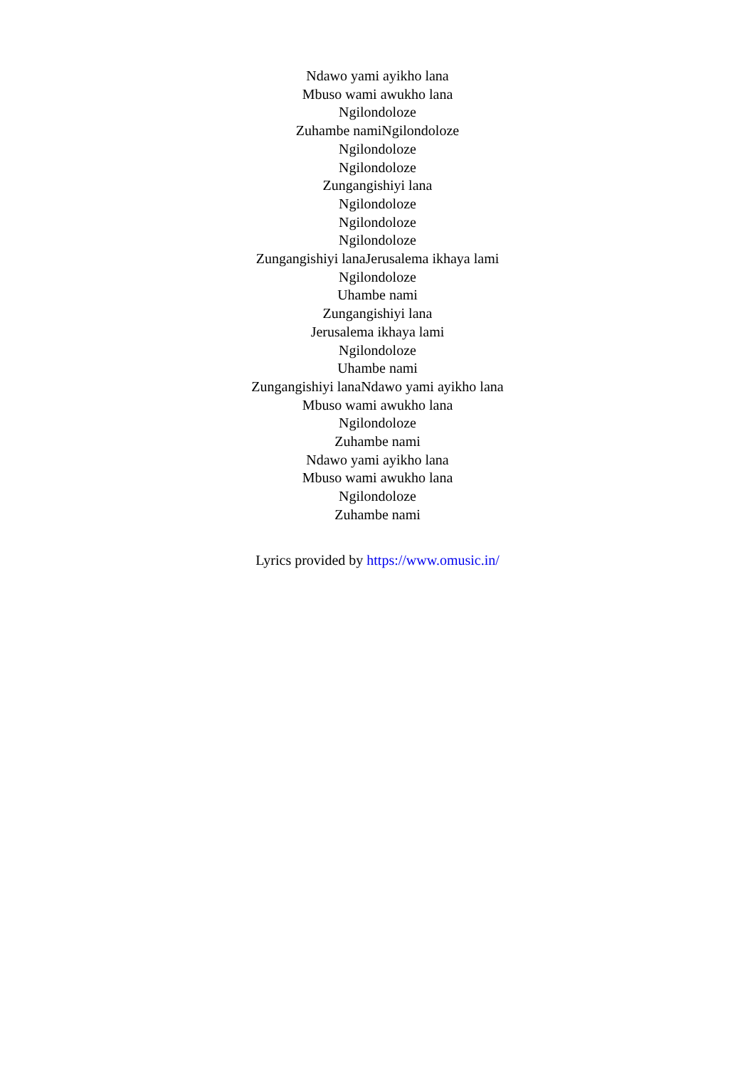Ndawo yami ayikho lana
Mbuso wami awukho lana
Ngilondoloze
Zuhambe namiNgilondoloze
Ngilondoloze
Ngilondoloze
Zungangishiyi lana
Ngilondoloze
Ngilondoloze
Ngilondoloze
Zungangishiyi lanaJerusalema ikhaya lami
Ngilondoloze
Uhambe nami
Zungangishiyi lana
Jerusalema ikhaya lami
Ngilondoloze
Uhambe nami
Zungangishiyi lanaNdawo yami ayikho lana
Mbuso wami awukho lana
Ngilondoloze
Zuhambe nami
Ndawo yami ayikho lana
Mbuso wami awukho lana
Ngilondoloze
Zuhambe nami
Lyrics provided by https://www.omusic.in/